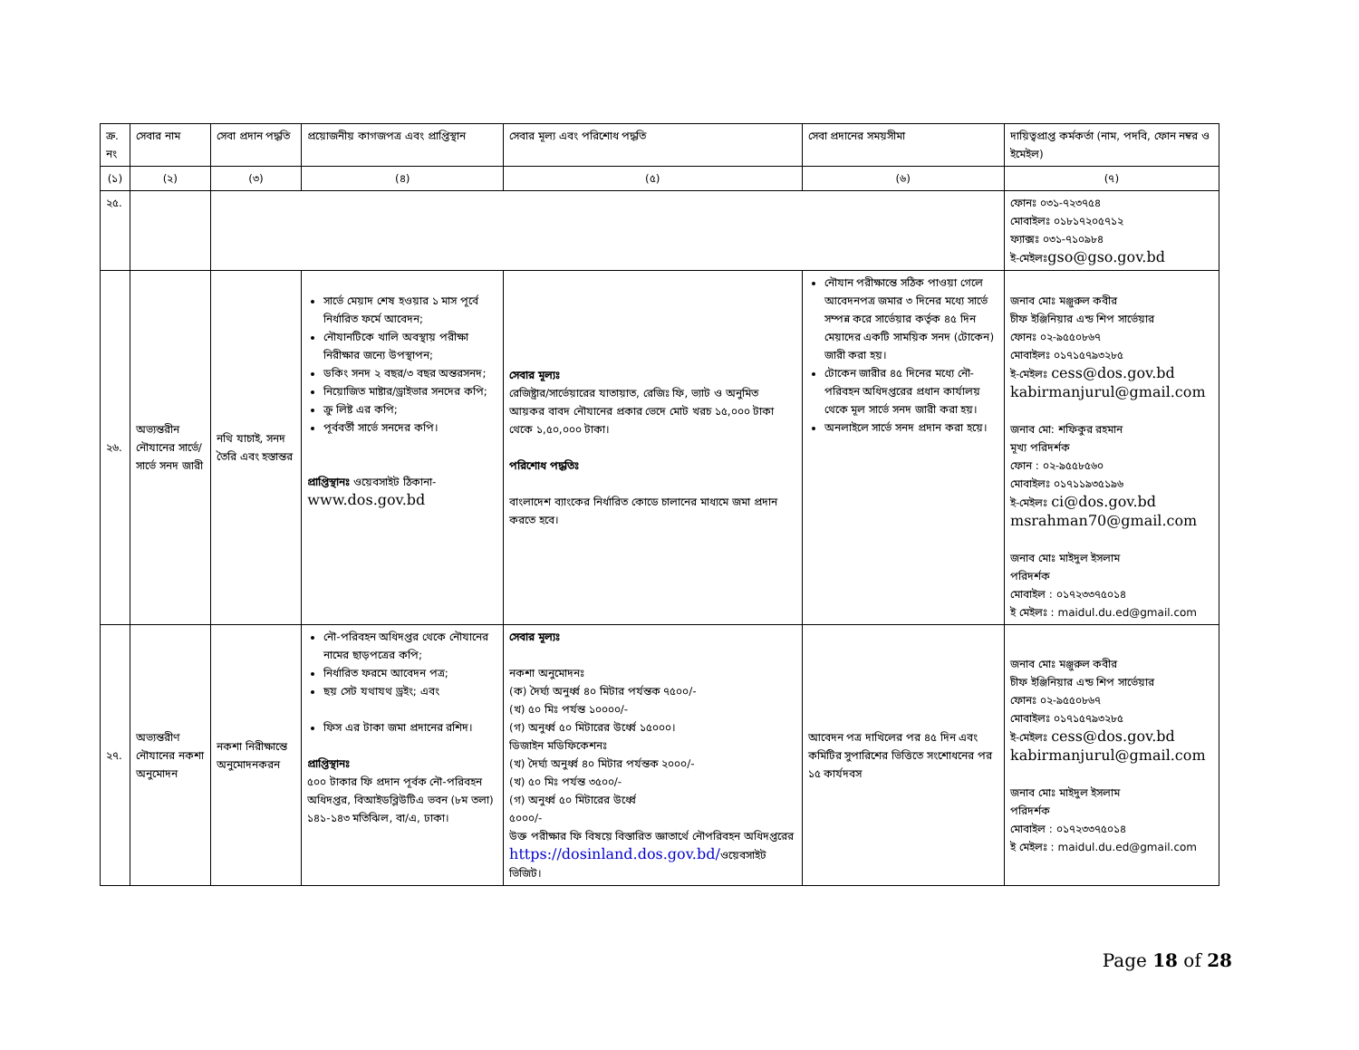| ক্র. নং | সেবার নাম | সেবা প্রদান পদ্ধতি | প্রয়োজনীয় কাগজপত্র এবং প্রাপ্তিস্থান | সেবার মূল্য এবং পরিশোধ পদ্ধতি | সেবা প্রদানের সময়সীমা | দায়িত্বপ্রাপ্ত কর্মকর্তা (নাম, পদবি, ফোন নম্বর ও ইমেইল) |
| --- | --- | --- | --- | --- | --- | --- |
| (১) | (২) | (৩) | (৪) | (৫) | (৬) | (৭) |
| ২৫. | | | | | | ফোনঃ ০৩১-৭২৩৭৫৪ মোবাইলঃ ০১৮১৭২০৫৭১২ ফ্যাক্সঃ ০৩১-৭১০৯৮৪ ই-মেইলঃ gso@gso.gov.bd |
| ২৬. | অভ্যন্তরীন নৌযানের সার্ভে/সার্ভে সনদ জারী | নথি যাচাই, সনদ তৈরি এবং হস্তান্তর | সার্ভে মেয়াদ শেষ হওয়ার ১ মাস পূর্বে নির্ধারিত ফর্মে আবেদন; নৌযানটিকে খালি অবস্থায় পরীক্ষা নিরীক্ষার জন্যে উপস্থাপন; ডকিং সনদ ২ বছর/৩ বছর অন্তরসনদ; নিয়োজিত মাষ্টার/ড্রাইভার সনদের কপি; ক্রু লিষ্ট এর কপি; পূর্ববর্তী সার্ভে সনদের কপি। প্রাপ্তিস্থানঃ ওয়েবসাইট ঠিকানা- www.dos.gov.bd | সেবার মূল্যঃ রেজিষ্ট্রার/সার্ভেয়ারের যাতায়াত, রেজিঃ ফি, ভ্যাট ও অনুমিত আয়কর বাবদ নৌযানের প্রকার ভেদে মোট খরচ ১৫,০০০ টাকা থেকে ১,৫০,০০০ টাকা। পরিশোধ পদ্ধতিঃ বাংলাদেশ ব্যাংকের নির্ধারিত কোডে চালানের মাধ্যমে জমা প্রদান করতে হবে। | নৌযান পরীক্ষান্তে সঠিক পাওয়া গেলে আবেদনপত্র জমার ৩ দিনের মধ্যে সার্ভে সম্পন্ন করে সার্ভেয়ার কর্তৃক ৪৫ দিন মেয়াদের একটি সাময়িক সনদ (টোকেন) জারী করা হয়। টোকেন জারীর ৪৫ দিনের মধ্যে নৌ-পরিবহন অধিদপ্তরের প্রধান কার্যালয় থেকে মূল সার্ভে সনদ জারী করা হয়। অনলাইলে সার্ভে সনদ প্রদান করা হয়ে। | জনাব মোঃ মঞ্জুরুল কবীর চীফ ইঞ্জিনিয়ার এন্ড শিপ সার্ভেয়ার ফোনঃ ০২-৯৫৫০৮৬৭ মোবাইলঃ ০১৭১৫৭৯৩২৮৫ ই-মেইলঃ cess@dos.gov.bd kabirmanjurul@gmail.com জনাব মো: শফিকুর রহমান মূখ্য পরিদর্শক ফোন : ০২-৯৫৫৮৫৬০ মোবাইলঃ ০১৭১১৯৩৫১৯৬ ই-মেইলঃ ci@dos.gov.bd msrahman70@gmail.com জনাব মোঃ মাইদুল ইসলাম পরিদর্শক মোবাইল : ০১৭২৩৩৭৫০১৪ ই মেইলঃ : maidul.du.ed@gmail.com |
| ২৭. | অভ্যন্তরীণ নৌযানের নকশা অনুমোদন | নকশা নিরীক্ষান্তে অনুমোদনকরন | নৌ-পরিবহন অধিদপ্তর থেকে নৌযানের নামের ছাড়পত্রের কপি; নির্ধারিত ফরমে আবেদন পত্র; ছয় সেট যথাযথ ড্রইং; এবং ফিস এর টাকা জমা প্রদানের রশিদ। প্রাপ্তিস্থানঃ ৫০০ টাকার ফি প্রদান পূর্বক নৌ-পরিবহন অধিদপ্তর, বিআইডব্লিউটিএ ভবন (৮ম তলা) ১৪১-১৪৩ মতিঝিল, বা/এ, ঢাকা। | সেবার মূল্যঃ নকশা অনুমোদনঃ (ক) দৈর্ঘ্য অনুর্ধ্ব ৪০ মিটার পর্যন্তক ৭৫০০/- (খ) ৫০ মিঃ পর্যন্ত ১০০০০/- (গ) অনুর্ধ্ব ৫০ মিটারের উর্ধ্বে ১৫০০০। ডিজাইন মডিফিকেশনঃ (খ) দৈর্ঘ্য অনুর্ধ্ব ৪০ মিটার পর্যন্তক ২০০০/- (খ) ৫০ মিঃ পর্যন্ত ৩৫০০/- (গ) অনুর্ধ্ব ৫০ মিটারের উর্ধ্বে ৫০০০/- উক্ত পরীক্ষার ফি বিষয়ে বিস্তারিত জ্ঞাতার্থে নৌপরিবহন অধিদপ্তরের https://dosinland.dos.gov.bd/ ওয়েবসাইট ভিজিট। | আবেদন পত্র দাখিলের পর ৪৫ দিন এবং কমিটির সুপারিশের ভিত্তিতে সংশোধনের পর ১৫ কার্যদবস | জনাব মোঃ মঞ্জুরুল কবীর চীফ ইঞ্জিনিয়ার এন্ড শিপ সার্ভেয়ার ফোনঃ ০২-৯৫৫০৮৬৭ মোবাইলঃ ০১৭১৫৭৯৩২৮৫ ই-মেইলঃ cess@dos.gov.bd kabirmanjurul@gmail.com জনাব মোঃ মাইদুল ইসলাম পরিদর্শক মোবাইল : ০১৭২৩৩৭৫০১৪ ই মেইলঃ : maidul.du.ed@gmail.com |
Page 18 of 28